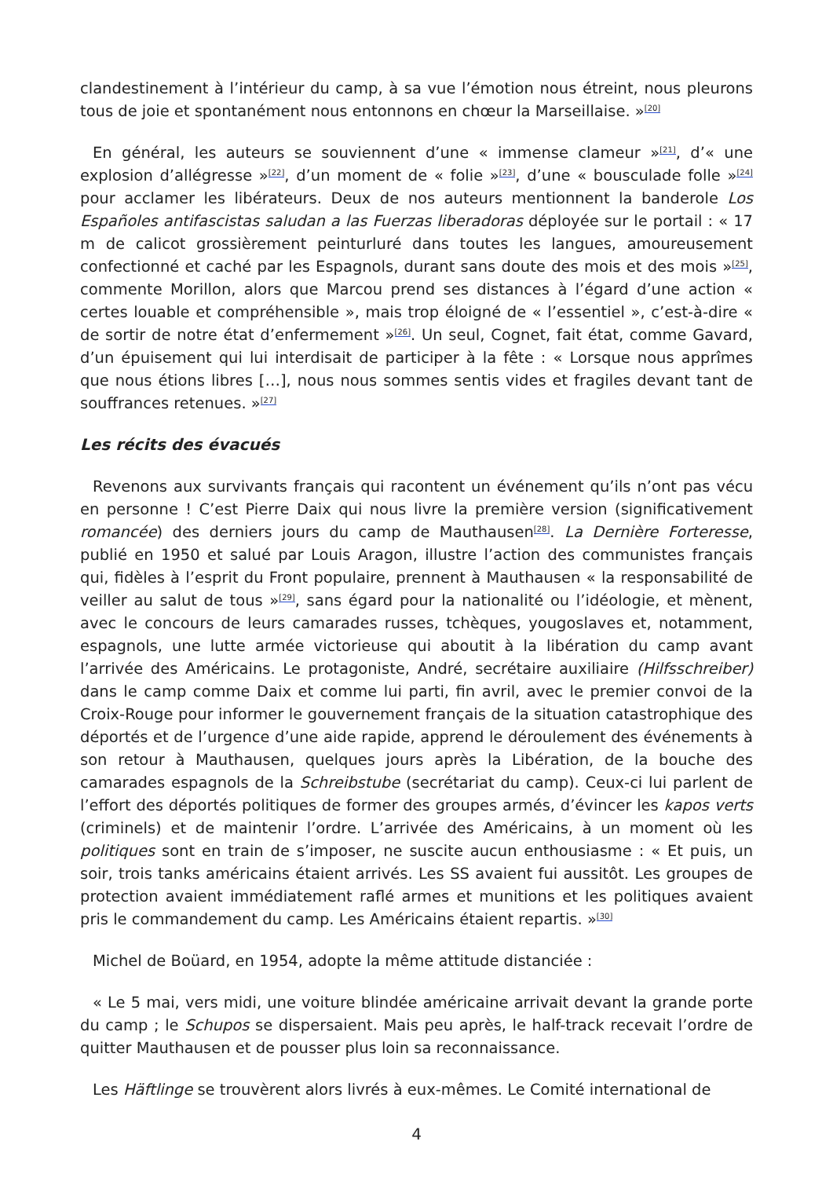clandestinement à l’intérieur du camp, à sa vue l’émotion nous étreint, nous pleurons tous de joie et spontanément nous entonnons en chœur la Marseillaise. »<sup>[20]</sup>
En général, les auteurs se souviennent d’une « immense clameur »<sup>[21]</sup>, d’« une explosion d’allégresse »<sup>[22]</sup>, d’un moment de « folie »<sup>[23]</sup>, d’une « bousculade folle »<sup>[24]</sup> pour acclamer les libérateurs. Deux de nos auteurs mentionnent la banderole Los Españoles antifascistas saludan a las Fuerzas liberadoras déployée sur le portail : « 17 m de calicot grossièrement peinturluré dans toutes les langues, amoureusement confectionné et caché par les Espagnols, durant sans doute des mois et des mois »<sup>[25]</sup>, commente Morillon, alors que Marcou prend ses distances à l’égard d’une action « certes louable et compréhensible », mais trop éloigné de « l’essentiel », c’est-à-dire « de sortir de notre état d’enfermement »<sup>[26]</sup>. Un seul, Cognet, fait état, comme Gavard, d’un épuisement qui lui interdisait de participer à la fête : « Lorsque nous apprîmes que nous étions libres […], nous nous sommes sentis vides et fragiles devant tant de souffrances retenues. »<sup>[27]</sup>
Les récits des évacués
Revenons aux survivants français qui racontent un événement qu’ils n’ont pas vécu en personne ! C’est Pierre Daix qui nous livre la première version (significativement romancée) des derniers jours du camp de Mauthausen<sup>[28]</sup>. La Dernière Forteresse, publié en 1950 et salué par Louis Aragon, illustre l’action des communistes français qui, fidèles à l’esprit du Front populaire, prennent à Mauthausen « la responsabilité de veiller au salut de tous »<sup>[29]</sup>, sans égard pour la nationalité ou l’idéologie, et mènent, avec le concours de leurs camarades russes, tchèques, yougoslaves et, notamment, espagnols, une lutte armée victorieuse qui aboutit à la libération du camp avant l’arrivée des Américains. Le protagoniste, André, secrétaire auxiliaire (Hilfsschreiber) dans le camp comme Daix et comme lui parti, fin avril, avec le premier convoi de la Croix-Rouge pour informer le gouvernement français de la situation catastrophique des déportés et de l’urgence d’une aide rapide, apprend le déroulement des événements à son retour à Mauthausen, quelques jours après la Libération, de la bouche des camarades espagnols de la Schreibstube (secrétariat du camp). Ceux-ci lui parlent de l’effort des déportés politiques de former des groupes armés, d’évincer les kapos verts (criminels) et de maintenir l’ordre. L’arrivée des Américains, à un moment où les politiques sont en train de s’imposer, ne suscite aucun enthousiasme : « Et puis, un soir, trois tanks américains étaient arrivés. Les SS avaient fui aussitôt. Les groupes de protection avaient immédiatement raflé armes et munitions et les politiques avaient pris le commandement du camp. Les Américains étaient repartis. »<sup>[30]</sup>
Michel de Boüard, en 1954, adopte la même attitude distanciée :
« Le 5 mai, vers midi, une voiture blindée américaine arrivait devant la grande porte du camp ; le Schupos se dispersaient. Mais peu après, le half-track recevait l’ordre de quitter Mauthausen et de pousser plus loin sa reconnaissance.
Les Häftlinge se trouvèrent alors livrés à eux-mêmes. Le Comité international de
4